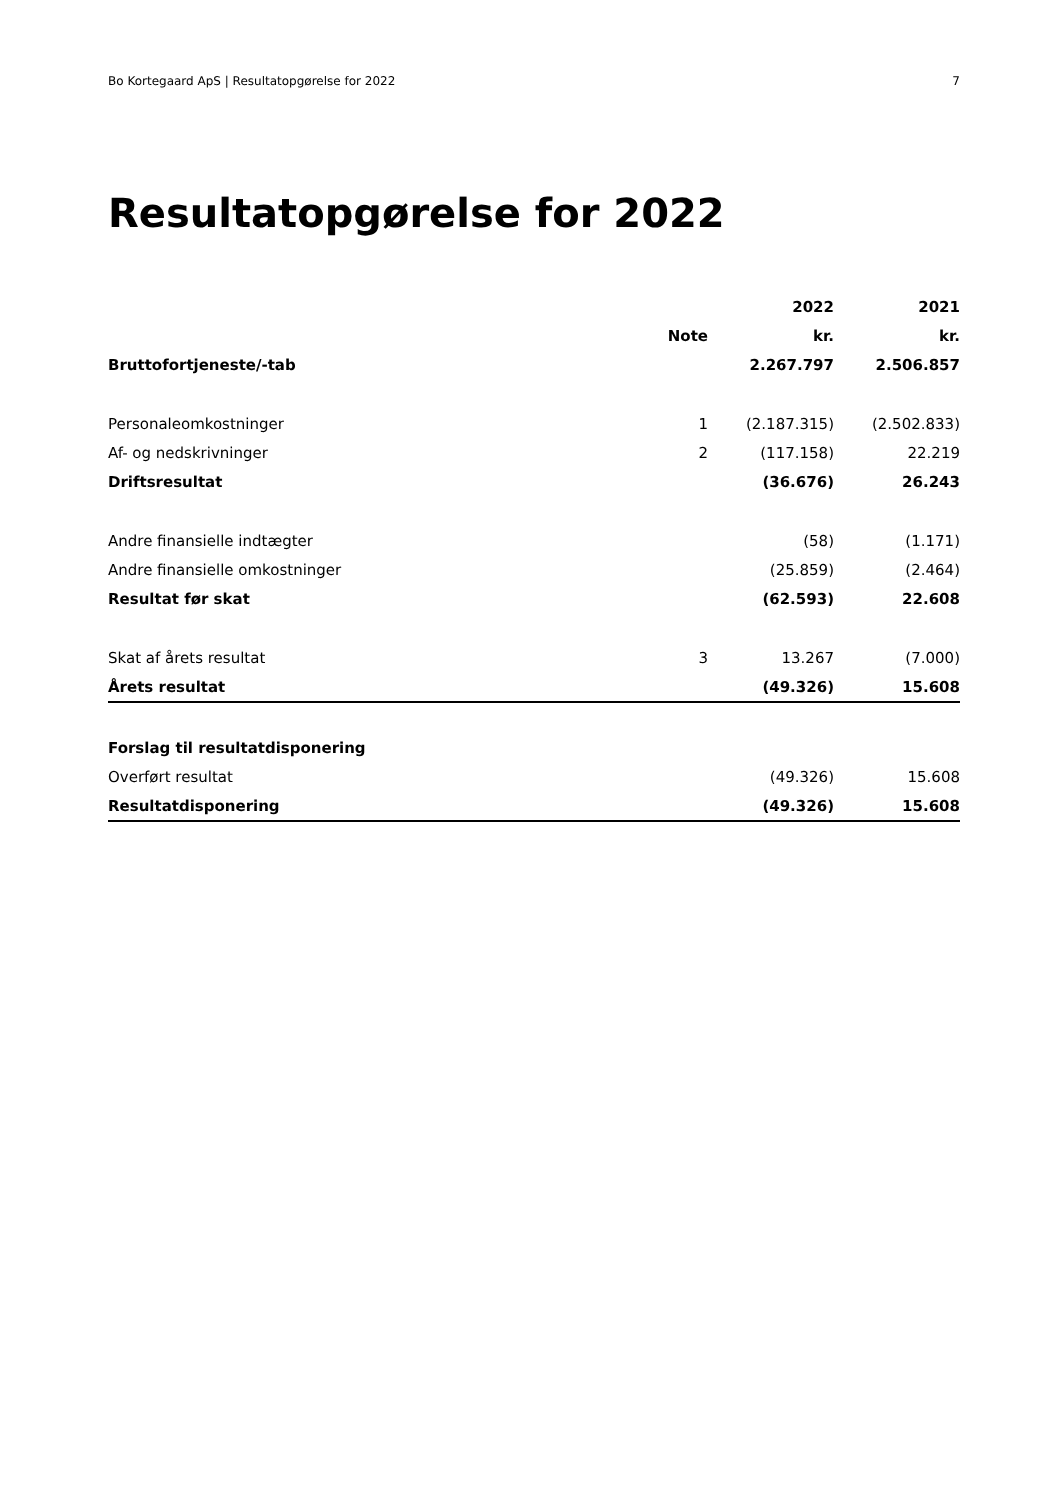Bo Kortegaard ApS | Resultatopgørelse for 2022 7
Resultatopgørelse for 2022
| | | 2022 | 2021 |
| --- | --- | --- | --- |
| | Note | kr. | kr. |
| Bruttofortjeneste/-tab | | 2.267.797 | 2.506.857 |
| Personaleomkostninger | 1 | (2.187.315) | (2.502.833) |
| Af- og nedskrivninger | 2 | (117.158) | 22.219 |
| Driftsresultat | | (36.676) | 26.243 |
| Andre finansielle indtægter | | (58) | (1.171) |
| Andre finansielle omkostninger | | (25.859) | (2.464) |
| Resultat før skat | | (62.593) | 22.608 |
| Skat af årets resultat | 3 | 13.267 | (7.000) |
| Årets resultat | | (49.326) | 15.608 |
| Forslag til resultatdisponering | | | |
| Overført resultat | | (49.326) | 15.608 |
| Resultatdisponering | | (49.326) | 15.608 |